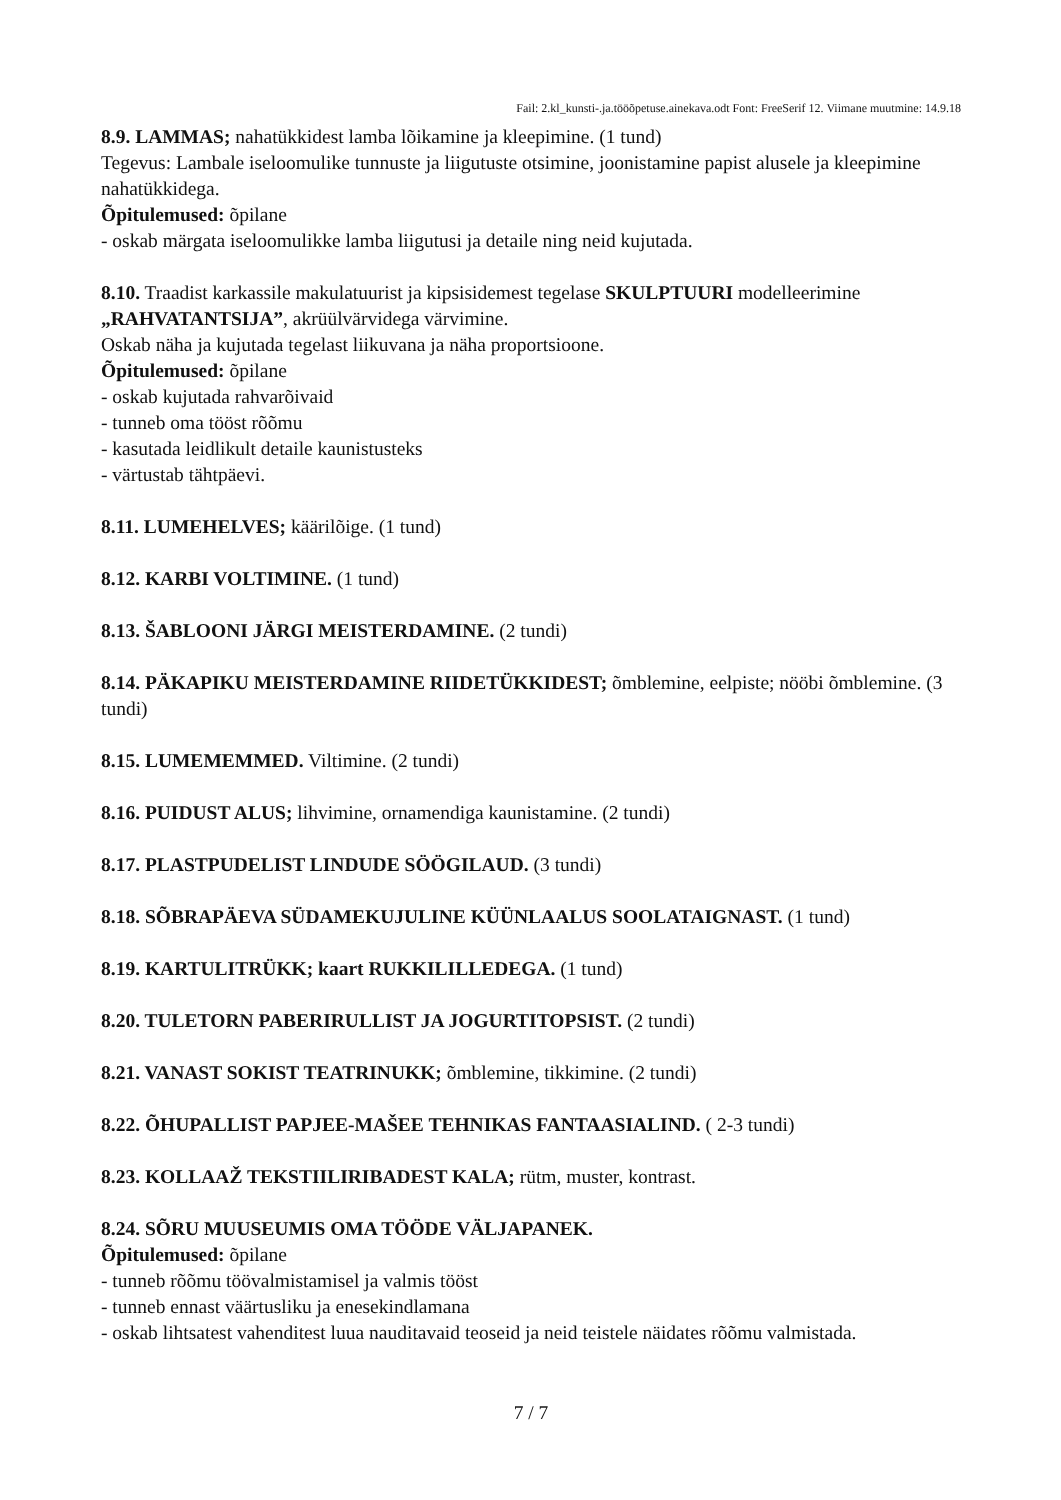Fail: 2.kl_kunsti-.ja.tööõpetuse.ainekava.odt Font: FreeSerif 12. Viimane muutmine: 14.9.18
8.9. LAMMAS; nahatükkidest lamba lõikamine ja kleepimine. (1 tund)
Tegevus: Lambale iseloomulike tunnuste ja liigutuste otsimine, joonistamine papist alusele ja kleepimine nahatükkidega.
Õpitulemused: õpilane
- oskab märgata iseloomulikke lamba liigutusi ja detaile ning neid kujutada.
8.10. Traadist karkassile makulatuurist ja kipsisidemest tegelase SKULPTUURI modelleerimine „RAHVATANTSIJA”, akrüülvärvidega värvimine.
Oskab näha ja kujutada tegelast liikuvana ja näha proportsioone.
Õpitulemused: õpilane
- oskab kujutada rahvarõivaid
- tunneb oma tööst rõõmu
- kasutada leidlikult detaile kaunistusteks
- värtustab tähtpäevi.
8.11. LUMEHELVES; käärilõige. (1 tund)
8.12. KARBI VOLTIMINE. (1 tund)
8.13. ŠABLOONI JÄRGI MEISTERDAMINE. (2 tundi)
8.14. PÄKAPIKU MEISTERDAMINE RIIDETÜKKIDEST; õmblemine, eelpiste; nööbi õmblemine. (3 tundi)
8.15. LUMEMEMMED. Viltimine. (2 tundi)
8.16. PUIDUST ALUS; lihvimine, ornamendiga kaunistamine. (2 tundi)
8.17. PLASTPUDELIST LINDUDE SÖÖGILAUD. (3 tundi)
8.18. SÕBRAPÄEVA SÜDAMEKUJULINE KÜÜNLAALUS SOOLATAIGNAST. (1 tund)
8.19. KARTULITRÜKK; kaart RUKKILILLEDEGA. (1 tund)
8.20. TULETORN PABERIRULLIST JA JOGURTITOPSIST. (2 tundi)
8.21. VANAST SOKIST TEATRINUKK; õmblemine, tikkimine. (2 tundi)
8.22. ÕHUPALLIST PAPJEE-MAŠEE TEHNIKAS FANTAASIALIND. ( 2-3 tundi)
8.23. KOLLAAŽ TEKSTIILIRIBADEST KALA; rütm, muster, kontrast.
8.24. SÕRU MUUSEUMIS OMA TÖÖDE VÄLJAPANEK.
Õpitulemused: õpilane
- tunneb rõõmu töövalmistamisel ja valmis tööst
- tunneb ennast väärtusliku ja enesekindlamana
- oskab lihtsatest vahenditest luua nauditavaid teoseid ja neid teistele näidates rõõmu valmistada.
7 / 7